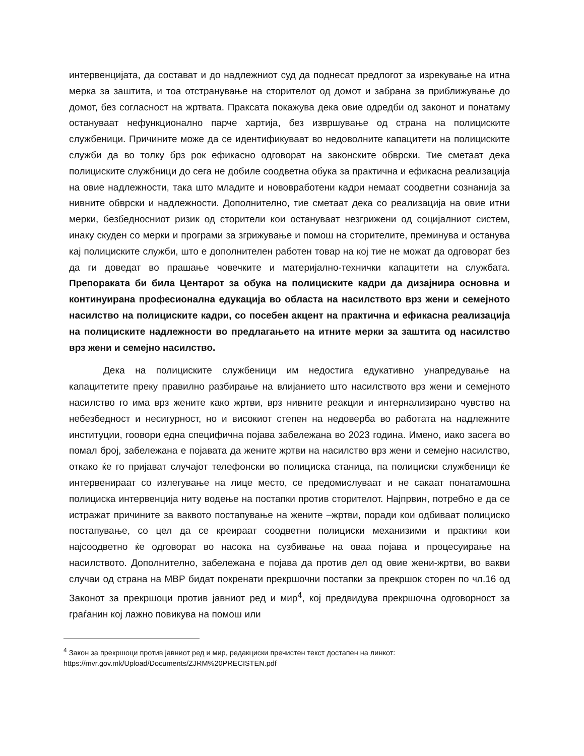интервенцијата, да состават и до надлежниот суд да поднесат предлогот за изрекување на итна мерка за заштита, и тоа отстранување на сторителот од домот и забрана за приближување до домот, без согласност на жртвата. Праксата покажува дека овие одредби од законот и понатаму остануваат нефункционално парче хартија, без извршување од страна на полициските службеници. Причините може да се идентификуваат во недоволните капацитети на полициските служби да во толку брз рок ефикасно одговорат на законските обврски. Тие сметаат дека полициските службници до сега не добиле соодветна обука за практична и ефикасна реализација на овие надлежности, така што младите и нововработени кадри немаат соодветни сознанија за нивните обврски и надлежности. Дополнително, тие сметаат дека со реализација на овие итни мерки, безбедносниот ризик од сторители кои остануваат незгрижени од социјалниот систем, инаку скуден со мерки и програми за згрижување и помош на сторителите, преминува и останува кај полициските служби, што е дополнителен работен товар на кој тие не можат да одговорат без да ги доведат во прашање човечките и материјално-технички капацитети на службата. Препораката би била Центарот за обука на полициските кадри да дизајнира основна и континуирана професионална едукација во областа на насилството врз жени и семејното насилство на полициските кадри, со посебен акцент на практична и ефикасна реализација на полициските надлежности во предлагањето на итните мерки за заштита од насилство врз жени и семејно насилство.
Дека на полициските службеници им недостига едукативно унапредување на капацитетите преку правилно разбирање на влијанието што насилството врз жени и семејното насилство го има врз жените како жртви, врз нивните реакции и интернализирано чувство на небезбедност и несигурност, но и високиот степен на недоверба во работата на надлежните институции, гоовори една специфична појава забележана во 2023 година. Имено, иако засега во помал број, забележана е појавата да жените жртви на насилство врз жени и семејно насилство, откако ќе го пријават случајот телефонски во полициска станица, па полициски службеници ќе интервенираат со излегување на лице место, се предомислуваат и не сакаат понатамошна полициска интервенција ниту водење на постапки против сторителот. Најпрвин, потребно е да се истражат причините за ваквото постапување на жените –жртви, поради кои одбиваат полициско постапување, со цел да се креираат соодветни полициски механизими и практики кои најсоодветно ќе одговорат во насока на сузбивање на оваа појава и процесуирање на насилството. Дополнително, забележана е појава да против дел од овие жени-жртви, во вакви случаи од страна на МВР бидат покренати прекршочни постапки за прекршок сторен по чл.16 од Законот за прекршоци против јавниот ред и мир<sup>4</sup>, кој предвидува прекршочна одговорност за граѓанин кој лажно повикува на помош или
<sup>4</sup> Закон за прекршоци против јавниот ред и мир, редакциски пречистен текст достапен на линкот: https://mvr.gov.mk/Upload/Documents/ZJRM%20PRECISTEN.pdf